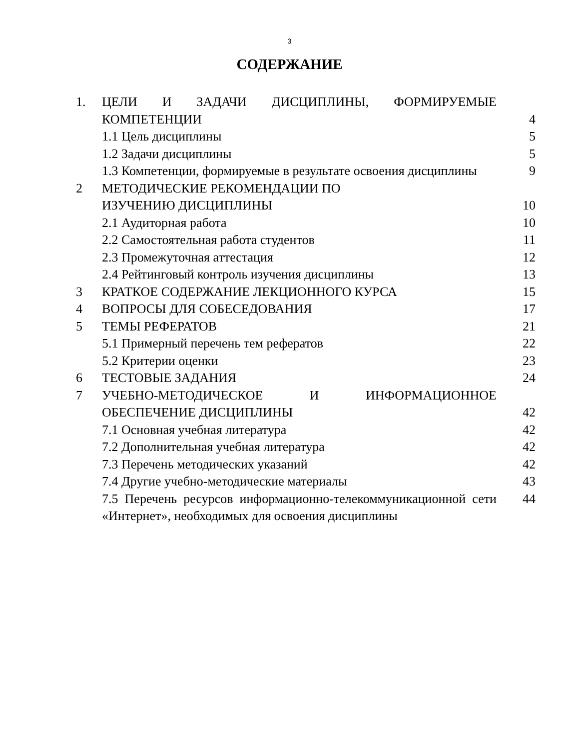3
СОДЕРЖАНИЕ
| 1. | ЦЕЛИ И ЗАДАЧИ ДИСЦИПЛИНЫ, ФОРМИРУЕМЫЕ КОМПЕТЕНЦИИ | 4 |
| | 1.1 Цель дисциплины | 5 |
| | 1.2 Задачи дисциплины | 5 |
| | 1.3 Компетенции, формируемые в результате освоения дисциплины | 9 |
| 2 | МЕТОДИЧЕСКИЕ РЕКОМЕНДАЦИИ ПО ИЗУЧЕНИЮ ДИСЦИПЛИНЫ | 10 |
| | 2.1 Аудиторная работа | 10 |
| | 2.2 Самостоятельная работа студентов | 11 |
| | 2.3 Промежуточная аттестация | 12 |
| | 2.4 Рейтинговый контроль изучения дисциплины | 13 |
| 3 | КРАТКОЕ СОДЕРЖАНИЕ ЛЕКЦИОННОГО КУРСА | 15 |
| 4 | ВОПРОСЫ ДЛЯ СОБЕСЕДОВАНИЯ | 17 |
| 5 | ТЕМЫ РЕФЕРАТОВ | 21 |
| | 5.1 Примерный перечень тем рефератов | 22 |
| | 5.2 Критерии оценки | 23 |
| 6 | ТЕСТОВЫЕ ЗАДАНИЯ | 24 |
| 7 | УЧЕБНО-МЕТОДИЧЕСКОЕ И ИНФОРМАЦИОННОЕ ОБЕСПЕЧЕНИЕ ДИСЦИПЛИНЫ | 42 |
| | 7.1 Основная учебная литература | 42 |
| | 7.2 Дополнительная учебная литература | 42 |
| | 7.3 Перечень методических указаний | 42 |
| | 7.4 Другие учебно-методические материалы | 43 |
| | 7.5 Перечень ресурсов информационно-телекоммуникационной сети «Интернет», необходимых для освоения дисциплины | 44 |